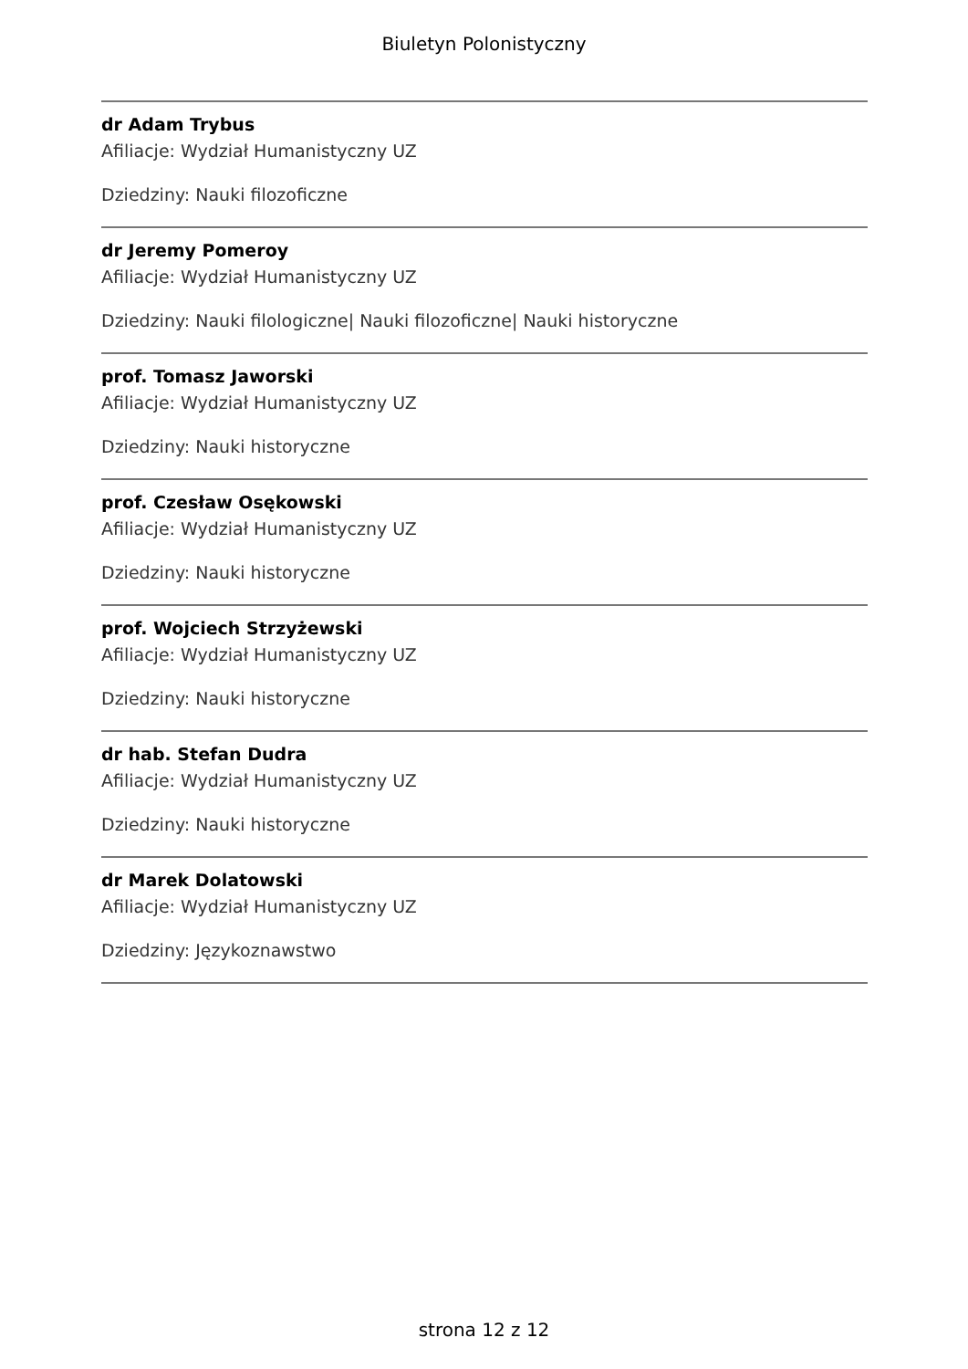Biuletyn Polonistyczny
dr Adam Trybus
Afiliacje: Wydział Humanistyczny UZ
Dziedziny: Nauki filozoficzne
dr Jeremy Pomeroy
Afiliacje: Wydział Humanistyczny UZ
Dziedziny: Nauki filologiczne| Nauki filozoficzne| Nauki historyczne
prof. Tomasz Jaworski
Afiliacje: Wydział Humanistyczny UZ
Dziedziny: Nauki historyczne
prof. Czesław Osękowski
Afiliacje: Wydział Humanistyczny UZ
Dziedziny: Nauki historyczne
prof. Wojciech Strzyżewski
Afiliacje: Wydział Humanistyczny UZ
Dziedziny: Nauki historyczne
dr hab. Stefan Dudra
Afiliacje: Wydział Humanistyczny UZ
Dziedziny: Nauki historyczne
dr Marek Dolatowski
Afiliacje: Wydział Humanistyczny UZ
Dziedziny: Językoznawstwo
strona 12 z 12